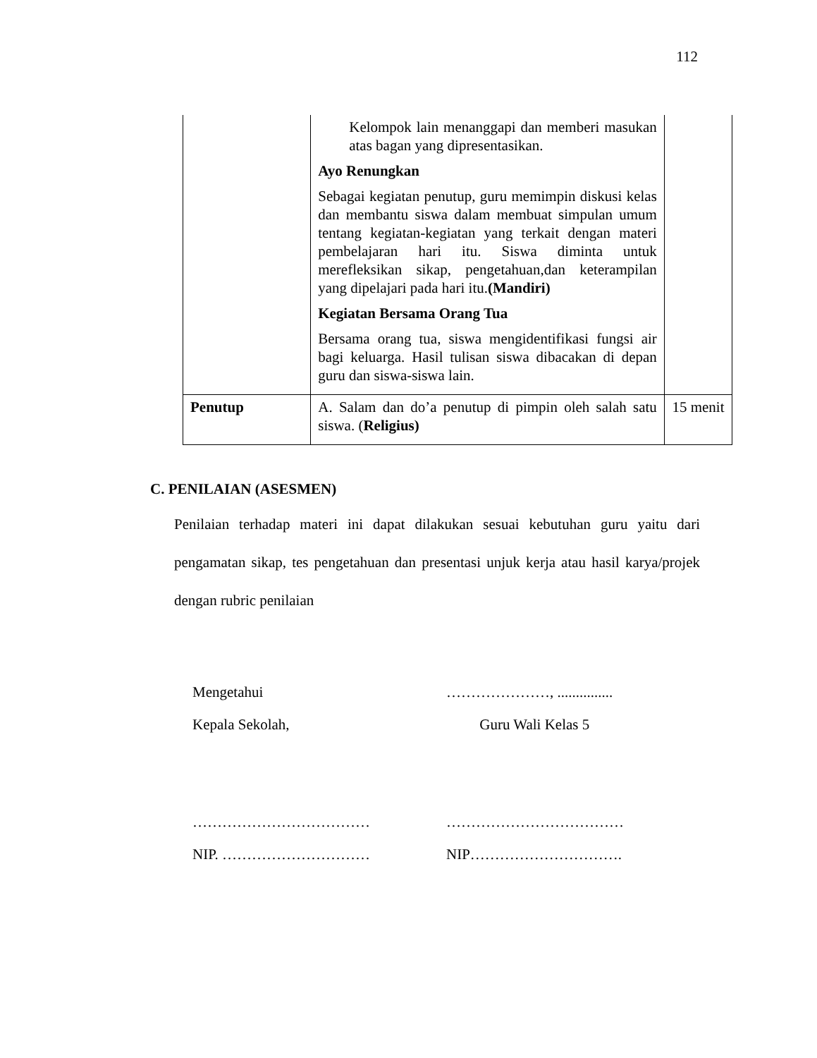112
| | Kelompok lain menanggapi dan memberi masukan atas bagan yang dipresentasikan. Ayo Renungkan Sebagai kegiatan penutup, guru memimpin diskusi kelas dan membantu siswa dalam membuat simpulan umum tentang kegiatan-kegiatan yang terkait dengan materi pembelajaran hari itu. Siswa diminta untuk merefleksikan sikap, pengetahuan,dan keterampilan yang dipelajari pada hari itu. (Mandiri) Kegiatan Bersama Orang Tua Bersama orang tua, siswa mengidentifikasi fungsi air bagi keluarga. Hasil tulisan siswa dibacakan di depan guru dan siswa-siswa lain. | |
| Penutup | A. Salam dan do’a penutup di pimpin oleh salah satu siswa. ( Religius) | 15 menit |
C. PENILAIAN (ASESMEN)
Penilaian terhadap materi ini dapat dilakukan sesuai kebutuhan guru yaitu dari pengamatan sikap, tes pengetahuan dan presentasi unjuk kerja atau hasil karya/projek dengan rubric penilaian
Mengetahui
Kepala Sekolah,
………………………………
NIP. …………………………
…………………, ...............
Guru Wali Kelas 5
………………………………
NIP………………………….